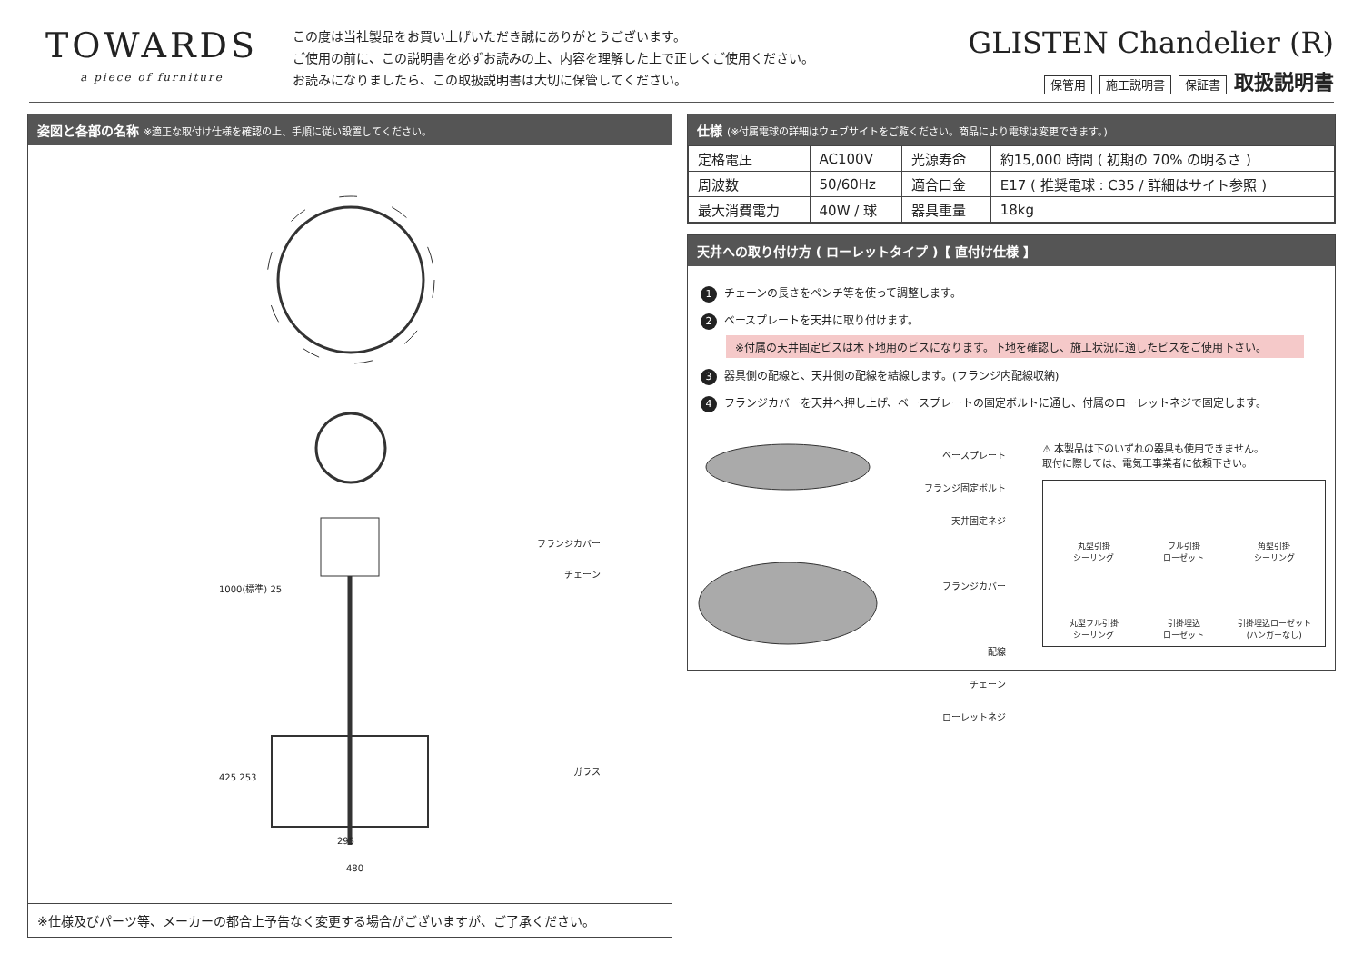TOWARDS
a piece of furniture
この度は当社製品をお買い上げいただき誠にありがとうございます。
ご使用の前に、この説明書を必ずお読みの上、内容を理解した上で正しくご使用ください。
お読みになりましたら、この取扱説明書は大切に保管してください。
GLISTEN Chandelier (R)
保管用 施工説明書 保証書 取扱説明書
姿図と各部の名称 ※適正な取付け仕様を確認の上、手順に従い設置してください。
フランジカバー
チェーン
ガラス
1000(標準) 25
425 253
295
480
※仕様及びパーツ等、メーカーの都合上予告なく変更する場合がございますが、ご了承ください。
仕様 (※付属電球の詳細はウェブサイトをご覧ください。商品により電球は変更できます。)
| 定格電圧 | AC100V | 光源寿命 | 約15,000 時間 ( 初期の 70% の明るさ ) |
| 周波数 | 50/60Hz | 適合口金 | E17 ( 推奨電球 : C35 / 詳細はサイト参照 ) |
| 最大消費電力 | 40W / 球 | 器具重量 | 18kg |
天井への取り付け方 ( ローレットタイプ )【 直付け仕様 】
1 チェーンの長さをペンチ等を使って調整します。
2 ベースプレートを天井に取り付けます。
※付属の天井固定ビスは木下地用のビスになります。下地を確認し、施工状況に適したビスをご使用下さい。
3 器具側の配線と、天井側の配線を結線します。(フランジ内配線収納)
4 フランジカバーを天井へ押し上げ、ベースプレートの固定ボルトに通し、付属のローレットネジで固定します。
ベースプレート
フランジ固定ボルト
天井固定ネジ
フランジカバー
配線
チェーン
ローレットネジ
⚠ 本製品は下のいずれの器具も使用できません。
取付に際しては、電気工事業者に依頼下さい。
丸型引掛
シーリング
フル引掛
ローゼット
角型引掛
シーリング
丸型フル引掛
シーリング
引掛埋込
ローゼット
引掛埋込ローゼット
(ハンガーなし)